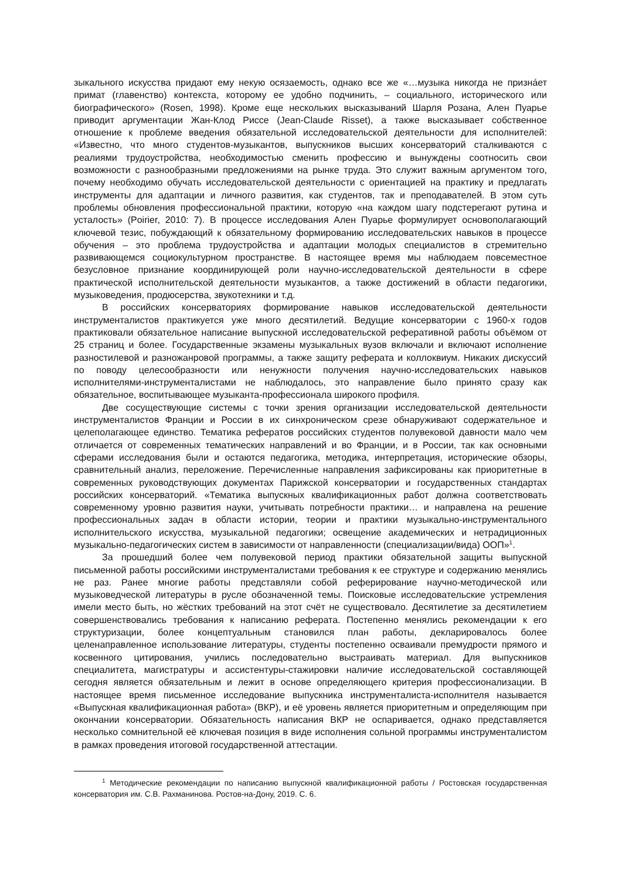зыкального искусства придают ему некую осязаемость, однако все же «…музыка никогда не признáет примат (главенство) контекста, которому ее удобно подчинить, – социального, исторического или биографического» (Rosen, 1998). Кроме еще нескольких высказываний Шарля Розана, Ален Пуарье приводит аргументации Жан-Клод Риссе (Jean-Claude Risset), а также высказывает собственное отношение к проблеме введения обязательной исследовательской деятельности для исполнителей: «Известно, что много студентов-музыкантов, выпускников высших консерваторий сталкиваются с реалиями трудоустройства, необходимостью сменить профессию и вынуждены соотносить свои возможности с разнообразными предложениями на рынке труда. Это служит важным аргументом того, почему необходимо обучать исследовательской деятельности с ориентацией на практику и предлагать инструменты для адаптации и личного развития, как студентов, так и преподавателей. В этом суть проблемы обновления профессиональной практики, которую «на каждом шагу подстерегают рутина и усталость» (Poirier, 2010: 7). В процессе исследования Ален Пуарье формулирует основополагающий ключевой тезис, побуждающий к обязательному формированию исследовательских навыков в процессе обучения – это проблема трудоустройства и адаптации молодых специалистов в стремительно развивающемся социокультурном пространстве. В настоящее время мы наблюдаем повсеместное безусловное признание координирующей роли научно-исследовательской деятельности в сфере практической исполнительской деятельности музыкантов, а также достижений в области педагогики, музыковедения, продюсерства, звукотехники и т.д.
В российских консерваториях формирование навыков исследовательской деятельности инструменталистов практикуется уже много десятилетий. Ведущие консерватории с 1960-х годов практиковали обязательное написание выпускной исследовательской реферативной работы объёмом от 25 страниц и более. Государственные экзамены музыкальных вузов включали и включают исполнение разностилевой и разножанровой программы, а также защиту реферата и коллоквиум. Никаких дискуссий по поводу целесообразности или ненужности получения научно-исследовательских навыков исполнителями-инструменталистами не наблюдалось, это направление было принято сразу как обязательное, воспитывающее музыканта-профессионала широкого профиля.
Две сосуществующие системы с точки зрения организации исследовательской деятельности инструменталистов Франции и России в их синхроническом срезе обнаруживают содержательное и целеполагающее единство. Тематика рефератов российских студентов полувековой давности мало чем отличается от современных тематических направлений и во Франции, и в России, так как основными сферами исследования были и остаются педагогика, методика, интерпретация, исторические обзоры, сравнительный анализ, переложение. Перечисленные направления зафиксированы как приоритетные в современных руководствующих документах Парижской консерватории и государственных стандартах российских консерваторий. «Тематика выпускных квалификационных работ должна соответствовать современному уровню развития науки, учитывать потребности практики… и направлена на решение профессиональных задач в области истории, теории и практики музыкально-инструментального исполнительского искусства, музыкальной педагогики; освещение академических и нетрадиционных музыкально-педагогических систем в зависимости от направленности (специализации/вида) ООП»<sup>1</sup>.
За прошедший более чем полувековой период практики обязательной защиты выпускной письменной работы российскими инструменталистами требования к ее структуре и содержанию менялись не раз. Ранее многие работы представляли собой реферирование научно-методической или музыковедческой литературы в русле обозначенной темы. Поисковые исследовательские устремления имели место быть, но жёстких требований на этот счёт не существовало. Десятилетие за десятилетием совершенствовались требования к написанию реферата. Постепенно менялись рекомендации к его структуризации, более концептуальным становился план работы, декларировалось более целенаправленное использование литературы, студенты постепенно осваивали премудрости прямого и косвенного цитирования, учились последовательно выстраивать материал. Для выпускников специалитета, магистратуры и ассистентуры-стажировки наличие исследовательской составляющей сегодня является обязательным и лежит в основе определяющего критерия профессионализации. В настоящее время письменное исследование выпускника инструменталиста-исполнителя называется «Выпускная квалификационная работа» (ВКР), и её уровень является приоритетным и определяющим при окончании консерватории. Обязательность написания ВКР не оспаривается, однако представляется несколько сомнительной её ключевая позиция в виде исполнения сольной программы инструменталистом в рамках проведения итоговой государственной аттестации.
<sup>1</sup> Методические рекомендации по написанию выпускной квалификационной работы / Ростовская государственная консерватория им. С.В. Рахманинова. Ростов-на-Дону, 2019. С. 6.